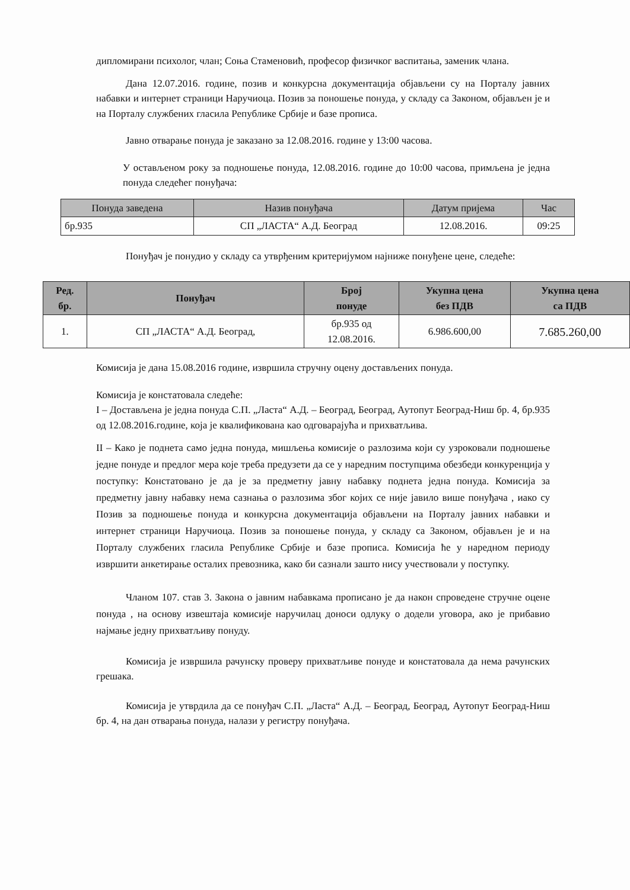дипломирани психолог, члан; Соња Стаменовић, професор физичког васпитања, заменик члана.
Дана 12.07.2016. године, позив и конкурсна документација објављени су на Порталу јавних набавки и интернет страници Наручиоца. Позив за поношење понуда, у складу са Законом, објављен је и на Порталу службених гласила Републике Србије и базе прописа.
Јавно отварање понуда је заказано за 12.08.2016. године у 13:00 часова.
У остављеном року за подношење понуда, 12.08.2016. године до 10:00 часова, примљена је једна понуда следећег понуђача:
| Понуда заведена | Назив понуђача | Датум пријема | Час |
| --- | --- | --- | --- |
| бр.935 | СП „ЛАСТА“ А.Д. Београд | 12.08.2016. | 09:25 |
Понуђач је понудио у складу са утврђеним критеријумом најниже понуђене цене, следеће:
| Ред. бр. | Понуђач | Број понуде | Укупна цена без ПДВ | Укупна цена са ПДВ |
| --- | --- | --- | --- | --- |
| 1. | СП „ЛАСТА“ А.Д. Београд, | бр.935 од 12.08.2016. | 6.986.600,00 | 7.685.260,00 |
Комисија је дана 15.08.2016 године, извршила стручну оцену достављених понуда.
Комисија је констатовала следеће:
I – Достављена је једна понуда С.П. „Ласта“ А.Д. – Београд, Београд, Аутопут Београд-Ниш бр. 4, бр.935 од 12.08.2016.године, која је квалификована као одговарајућа и прихватљива.
II – Како је поднета само једна понуда, мишљења комисије о разлозима који су узроковали подношење једне понуде и предлог мера које треба предузети да се у наредним поступцима обезбеди конкуренција у поступку: Констатовано је да је за предметну јавну набавку поднета једна понуда. Комисија за предметну јавну набавку нема сазнања о разлозима због којих се није јавило више понуђача , иако су Позив за подношење понуда и конкурсна документација објављени на Порталу јавних набавки и интернет страници Наручиоца. Позив за поношење понуда, у складу са Законом, објављен је и на Порталу службених гласила Републике Србије и базе прописа. Комисија ће у наредном периоду извршити анкетирање осталих превозника, како би сазнали зашто нису учествовали у поступку.
Чланом 107. став 3. Закона о јавним набавкама прописано је да након спроведене стручне оцене понуда , на основу извештаја комисије наручилац доноси одлуку о додели уговора, ако је прибавио најмање једну прихватљиву понуду.
Комисија је извршила рачунску проверу прихватљиве понуде и констатовала да нема рачунских грешака.
Комисија је утврдила да се понуђач С.П. „Ласта“ А.Д. – Београд, Београд, Аутопут Београд-Ниш бр. 4, на дан отварања понуда, налази у регистру понуђача.